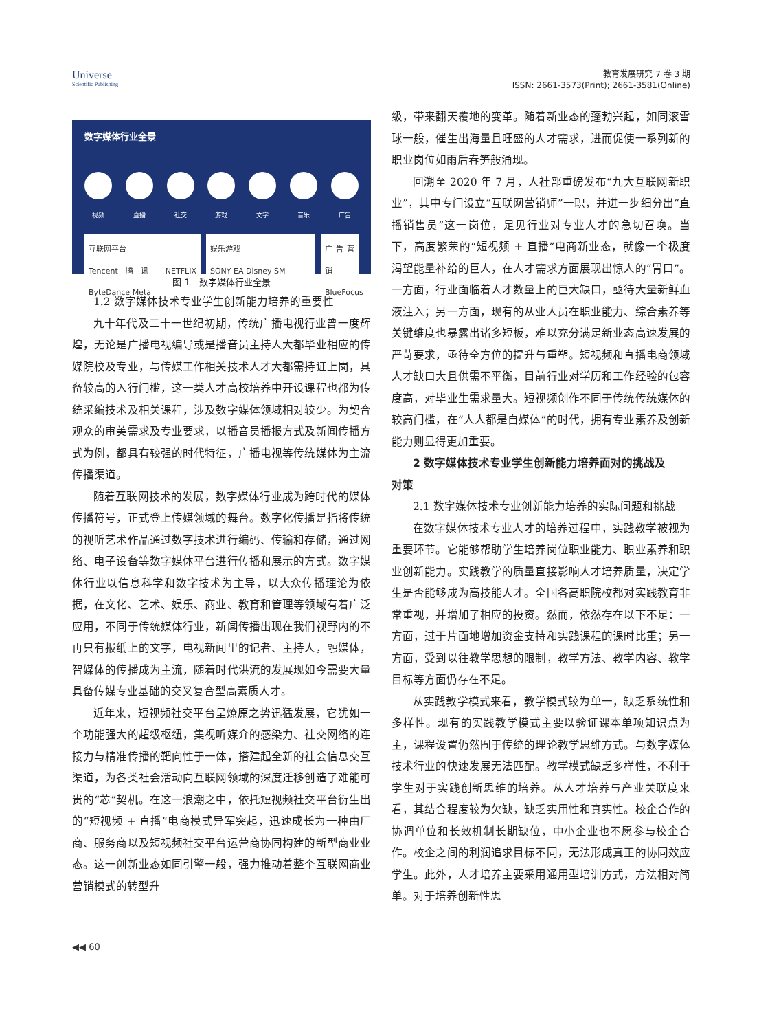Universe
Scientific Publishing
教育发展研究 7 卷 3 期
ISSN: 2661-3573(Print); 2661-3581(Online)
数字媒体行业全景
视频 直播 社交 游戏 文学 音乐 广告
互联网平台
Tencent腾讯 NETFLIX ByteDance Meta
娱乐游戏
SONY EA Disney SM
广告营销
BlueFocus
图 1　数字媒体行业全景
1.2 数字媒体技术专业学生创新能力培养的重要性
九十年代及二十一世纪初期，传统广播电视行业曾一度辉煌，无论是广播电视编导或是播音员主持人大都毕业相应的传媒院校及专业，与传媒工作相关技术人才大都需持证上岗，具备较高的入行门槛，这一类人才高校培养中开设课程也都为传统采编技术及相关课程，涉及数字媒体领域相对较少。为契合观众的审美需求及专业要求，以播音员播报方式及新闻传播方式为例，都具有较强的时代特征，广播电视等传统媒体为主流传播渠道。
随着互联网技术的发展，数字媒体行业成为跨时代的媒体传播符号，正式登上传媒领域的舞台。数字化传播是指将传统的视听艺术作品通过数字技术进行编码、传输和存储，通过网络、电子设备等数字媒体平台进行传播和展示的方式。数字媒体行业以信息科学和数字技术为主导，以大众传播理论为依据，在文化、艺术、娱乐、商业、教育和管理等领域有着广泛应用，不同于传统媒体行业，新闻传播出现在我们视野内的不再只有报纸上的文字，电视新闻里的记者、主持人，融媒体，智媒体的传播成为主流，随着时代洪流的发展现如今需要大量具备传媒专业基础的交叉复合型高素质人才。
近年来，短视频社交平台呈燎原之势迅猛发展，它犹如一个功能强大的超级枢纽，集视听媒介的感染力、社交网络的连接力与精准传播的靶向性于一体，搭建起全新的社会信息交互渠道，为各类社会活动向互联网领域的深度迁移创造了难能可贵的“芯”契机。在这一浪潮之中，依托短视频社交平台衍生出的“短视频 + 直播”电商模式异军突起，迅速成长为一种由厂商、服务商以及短视频社交平台运营商协同构建的新型商业业态。这一创新业态如同引擎一般，强力推动着整个互联网商业营销模式的转型升
级，带来翻天覆地的变革。随着新业态的蓬勃兴起，如同滚雪球一般，催生出海量且旺盛的人才需求，进而促使一系列新的职业岗位如雨后春笋般涌现。
回溯至 2020 年 7 月，人社部重磅发布“九大互联网新职业”，其中专门设立“互联网营销师”一职，并进一步细分出“直播销售员”这一岗位，足见行业对专业人才的急切召唤。当下，高度繁荣的“短视频 + 直播”电商新业态，就像一个极度渴望能量补给的巨人，在人才需求方面展现出惊人的“胃口”。一方面，行业面临着人才数量上的巨大缺口，亟待大量新鲜血液注入；另一方面，现有的从业人员在职业能力、综合素养等关键维度也暴露出诸多短板，难以充分满足新业态高速发展的严苛要求，亟待全方位的提升与重塑。短视频和直播电商领域人才缺口大且供需不平衡，目前行业对学历和工作经验的包容度高，对毕业生需求量大。短视频创作不同于传统传统媒体的较高门槛，在“人人都是自媒体”的时代，拥有专业素养及创新能力则显得更加重要。
2 数字媒体技术专业学生创新能力培养面对的挑战及
对策
2.1 数字媒体技术专业创新能力培养的实际问题和挑战
在数字媒体技术专业人才的培养过程中，实践教学被视为重要环节。它能够帮助学生培养岗位职业能力、职业素养和职业创新能力。实践教学的质量直接影响人才培养质量，决定学生是否能够成为高技能人才。全国各高职院校都对实践教育非常重视，并增加了相应的投资。然而，依然存在以下不足：一方面，过于片面地增加资金支持和实践课程的课时比重；另一方面，受到以往教学思想的限制，教学方法、教学内容、教学目标等方面仍存在不足。
从实践教学模式来看，教学模式较为单一，缺乏系统性和多样性。现有的实践教学模式主要以验证课本单项知识点为主，课程设置仍然囿于传统的理论教学思维方式。与数字媒体技术行业的快速发展无法匹配。教学模式缺乏多样性，不利于学生对于实践创新思维的培养。从人才培养与产业关联度来看，其结合程度较为欠缺，缺乏实用性和真实性。校企合作的协调单位和长效机制长期缺位，中小企业也不愿参与校企合作。校企之间的利润追求目标不同，无法形成真正的协同效应学生。此外，人才培养主要采用通用型培训方式，方法相对简单。对于培养创新性思
◀◀ 60